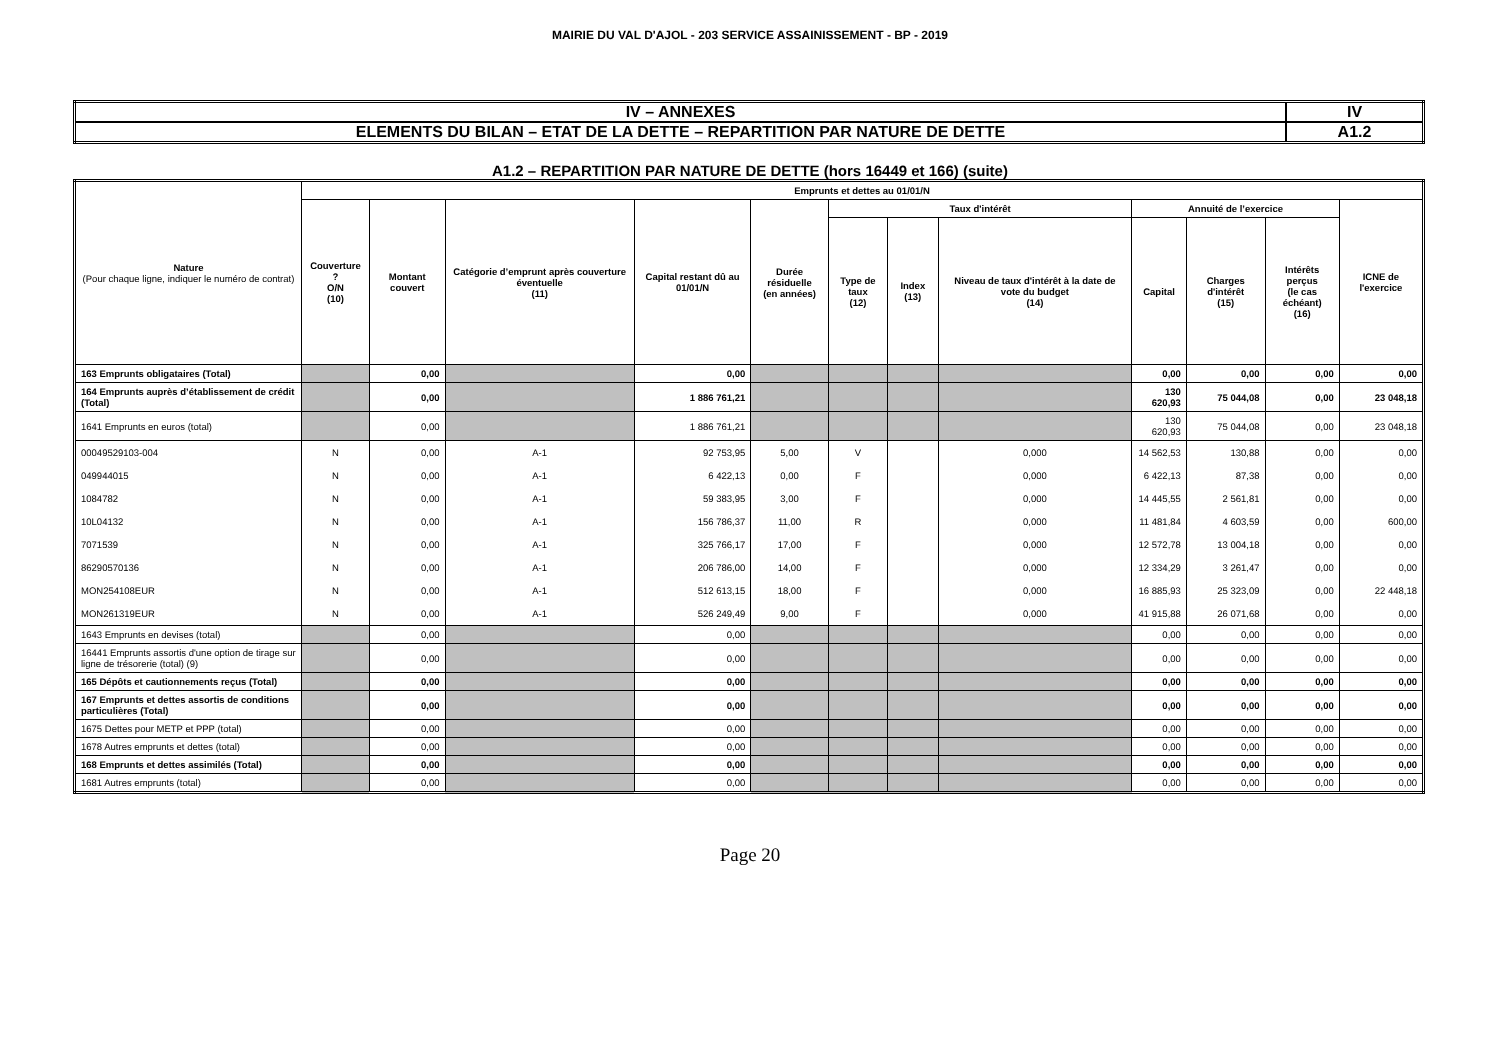MAIRIE DU VAL D'AJOL - 203 SERVICE ASSAINISSEMENT - BP - 2019
| IV – ANNEXES | IV |
| ELEMENTS DU BILAN – ETAT DE LA DETTE – REPARTITION PAR NATURE DE DETTE | A1.2 |
A1.2 – REPARTITION PAR NATURE DE DETTE (hors 16449 et 166) (suite)
| Nature (Pour chaque ligne, indiquer le numéro de contrat) | Emprunts et dettes au 01/01/N | | | | | | | | | | | |
| --- | --- | --- | --- | --- | --- | --- | --- | --- | --- | --- | --- | --- |
| | Couverture ? O/N (10) | Montant couvert | Catégorie d’emprunt après couverture éventuelle (11) | Capital restant dû au 01/01/N | Durée résiduelle (en années) | Taux d'intérêt | | | Annuité de l’exercice | | | ICNE de l'exercice |
| | | | | | | Type de taux (12) | Index (13) | Niveau de taux d'intérêt à la date de vote du budget (14) | Capital | Charges d'intérêt (15) | Intérêts perçus (le cas échéant) (16) | |
| 163 Emprunts obligataires (Total) | | 0,00 | | 0,00 | | | | | 0,00 | 0,00 | 0,00 | 0,00 |
| 164 Emprunts auprès d’établissement de crédit (Total) | | 0,00 | | 1 886 761,21 | | | | | 130 620,93 | 75 044,08 | 0,00 | 23 048,18 |
| 1641 Emprunts en euros (total) | | 0,00 | | 1 886 761,21 | | | | | 130 620,93 | 75 044,08 | 0,00 | 23 048,18 |
| 00049529103-004 | N | 0,00 | A-1 | 92 753,95 | 5,00 | V | | 0,000 | 14 562,53 | 130,88 | 0,00 | 0,00 |
| 049944015 | N | 0,00 | A-1 | 6 422,13 | 0,00 | F | | 0,000 | 6 422,13 | 87,38 | 0,00 | 0,00 |
| 1084782 | N | 0,00 | A-1 | 59 383,95 | 3,00 | F | | 0,000 | 14 445,55 | 2 561,81 | 0,00 | 0,00 |
| 10L04132 | N | 0,00 | A-1 | 156 786,37 | 11,00 | R | | 0,000 | 11 481,84 | 4 603,59 | 0,00 | 600,00 |
| 7071539 | N | 0,00 | A-1 | 325 766,17 | 17,00 | F | | 0,000 | 12 572,78 | 13 004,18 | 0,00 | 0,00 |
| 86290570136 | N | 0,00 | A-1 | 206 786,00 | 14,00 | F | | 0,000 | 12 334,29 | 3 261,47 | 0,00 | 0,00 |
| MON254108EUR | N | 0,00 | A-1 | 512 613,15 | 18,00 | F | | 0,000 | 16 885,93 | 25 323,09 | 0,00 | 22 448,18 |
| MON261319EUR | N | 0,00 | A-1 | 526 249,49 | 9,00 | F | | 0,000 | 41 915,88 | 26 071,68 | 0,00 | 0,00 |
| 1643 Emprunts en devises (total) | | 0,00 | | 0,00 | | | | | 0,00 | 0,00 | 0,00 | 0,00 |
| 16441 Emprunts assortis d'une option de tirage sur ligne de trésorerie (total) (9) | | 0,00 | | 0,00 | | | | | 0,00 | 0,00 | 0,00 | 0,00 |
| 165 Dépôts et cautionnements reçus (Total) | | 0,00 | | 0,00 | | | | | 0,00 | 0,00 | 0,00 | 0,00 |
| 167 Emprunts et dettes assortis de conditions particulières (Total) | | 0,00 | | 0,00 | | | | | 0,00 | 0,00 | 0,00 | 0,00 |
| 1675 Dettes pour METP et PPP (total) | | 0,00 | | 0,00 | | | | | 0,00 | 0,00 | 0,00 | 0,00 |
| 1678 Autres emprunts et dettes (total) | | 0,00 | | 0,00 | | | | | 0,00 | 0,00 | 0,00 | 0,00 |
| 168 Emprunts et dettes assimilés (Total) | | 0,00 | | 0,00 | | | | | 0,00 | 0,00 | 0,00 | 0,00 |
| 1681 Autres emprunts (total) | | 0,00 | | 0,00 | | | | | 0,00 | 0,00 | 0,00 | 0,00 |
Page 20